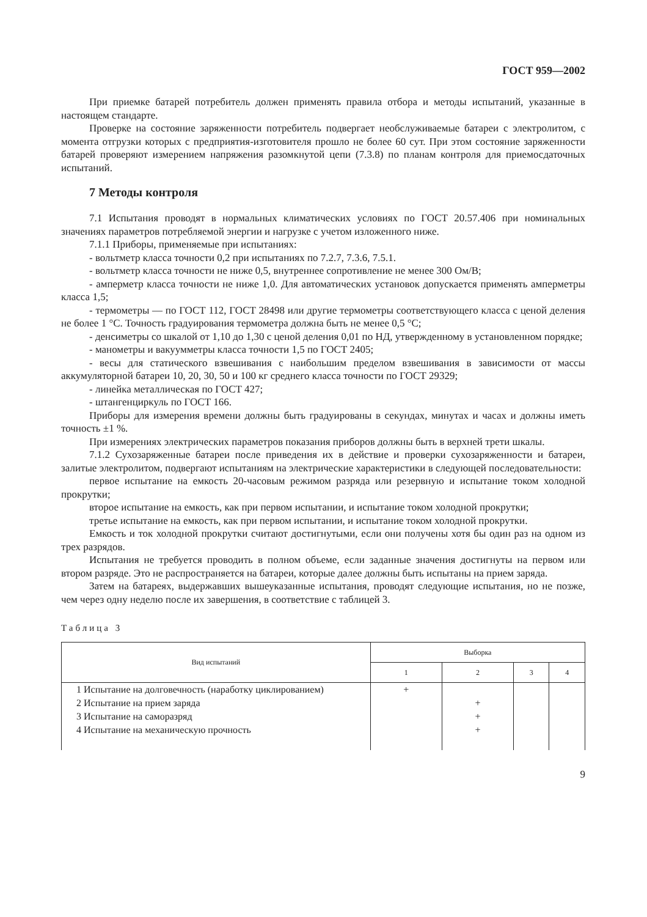ГОСТ 959—2002
При приемке батарей потребитель должен применять правила отбора и методы испытаний, указанные в настоящем стандарте.
Проверке на состояние заряженности потребитель подвергает необслуживаемые батареи с электролитом, с момента отгрузки которых с предприятия-изготовителя прошло не более 60 сут. При этом состояние заряженности батарей проверяют измерением напряжения разомкнутой цепи (7.3.8) по планам контроля для приемосдаточных испытаний.
7 Методы контроля
7.1 Испытания проводят в нормальных климатических условиях по ГОСТ 20.57.406 при номинальных значениях параметров потребляемой энергии и нагрузке с учетом изложенного ниже.
7.1.1 Приборы, применяемые при испытаниях:
- вольтметр класса точности 0,2 при испытаниях по 7.2.7, 7.3.6, 7.5.1.
- вольтметр класса точности не ниже 0,5, внутреннее сопротивление не менее 300 Ом/В;
- амперметр класса точности не ниже 1,0. Для автоматических установок допускается применять амперметры класса 1,5;
- термометры — по ГОСТ 112, ГОСТ 28498 или другие термометры соответствующего класса с ценой деления не более 1 °С. Точность градуирования термометра должна быть не менее 0,5 °С;
- денсиметры со шкалой от 1,10 до 1,30 с ценой деления 0,01 по НД, утвержденному в установленном порядке;
- манометры и вакуумметры класса точности 1,5 по ГОСТ 2405;
- весы для статического взвешивания с наибольшим пределом взвешивания в зависимости от массы аккумуляторной батареи 10, 20, 30, 50 и 100 кг среднего класса точности по ГОСТ 29329;
- линейка металлическая по ГОСТ 427;
- штангенциркуль по ГОСТ 166.
Приборы для измерения времени должны быть градуированы в секундах, минутах и часах и должны иметь точность ±1 %.
При измерениях электрических параметров показания приборов должны быть в верхней трети шкалы.
7.1.2 Сухозаряженные батареи после приведения их в действие и проверки сухозаряженности и батареи, залитые электролитом, подвергают испытаниям на электрические характеристики в следующей последовательности:
первое испытание на емкость 20-часовым режимом разряда или резервную и испытание током холодной прокрутки;
второе испытание на емкость, как при первом испытании, и испытание током холодной прокрутки;
третье испытание на емкость, как при первом испытании, и испытание током холодной прокрутки.
Емкость и ток холодной прокрутки считают достигнутыми, если они получены хотя бы один раз на одном из трех разрядов.
Испытания не требуется проводить в полном объеме, если заданные значения достигнуты на первом или втором разряде. Это не распространяется на батареи, которые далее должны быть испытаны на прием заряда.
Затем на батареях, выдержавших вышеуказанные испытания, проводят следующие испытания, но не позже, чем через одну неделю после их завершения, в соответствие с таблицей 3.
Таблица 3
| Вид испытаний | Выборка | | | |
| --- | --- | --- | --- | --- |
| | 1 | 2 | 3 | 4 |
| 1 Испытание на долговечность (наработку циклированием) | + | | | |
| 2 Испытание на прием заряда | | + | | |
| 3 Испытание на саморазряд | | + | | |
| 4 Испытание на механическую прочность | | + | | |
9